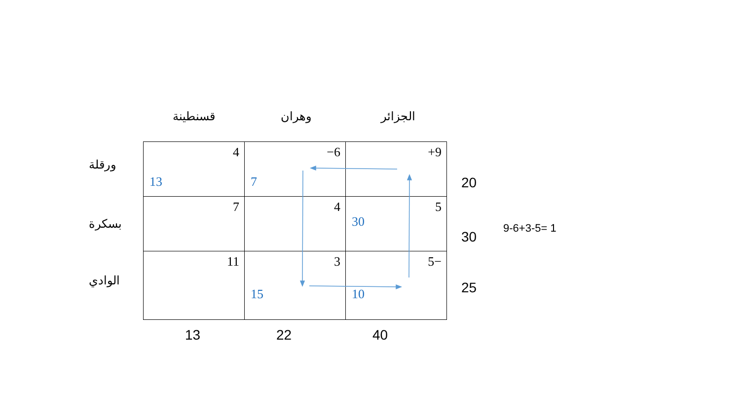قسنطينة وهران الجزائر
ورقلة
بسكرة
الوادي
| 4 13 | −6 7 | +9 |
| 7 | 4 | 5 30 |
| 11 | 3 15 | 5− 10 |
20
30
25
13 22 40
9-6+3-5= 1